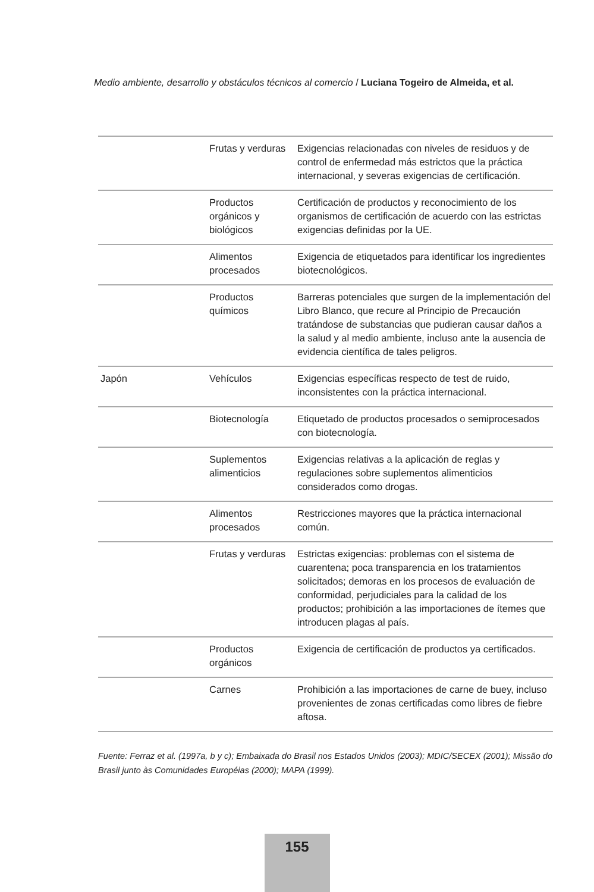Medio ambiente, desarrollo y obstáculos técnicos al comercio / Luciana Togeiro de Almeida, et al.
| | Frutas y verduras | Exigencias relacionadas con niveles de residuos y de control de enfermedad más estrictos que la práctica internacional, y severas exigencias de certificación. |
| | Productos orgánicos y biológicos | Certificación de productos y reconocimiento de los organismos de certificación de acuerdo con las estrictas exigencias definidas por la UE. |
| | Alimentos procesados | Exigencia de etiquetados para identificar los ingredientes biotecnológicos. |
| | Productos químicos | Barreras potenciales que surgen de la implementación del Libro Blanco, que recure al Principio de Precaución tratándose de substancias que pudieran causar daños a la salud y al medio ambiente, incluso ante la ausencia de evidencia científica de tales peligros. |
| Japón | Vehículos | Exigencias específicas respecto de test de ruido, inconsistentes con la práctica internacional. |
| | Biotecnología | Etiquetado de productos procesados o semiprocesados con biotecnología. |
| | Suplementos alimenticios | Exigencias relativas a la aplicación de reglas y regulaciones sobre suplementos alimenticios considerados como drogas. |
| | Alimentos procesados | Restricciones mayores que la práctica internacional común. |
| | Frutas y verduras | Estrictas exigencias: problemas con el sistema de cuarentena; poca transparencia en los tratamientos solicitados; demoras en los procesos de evaluación de conformidad, perjudiciales para la calidad de los productos; prohibición a las importaciones de ítemes que introducen plagas al país. |
| | Productos orgánicos | Exigencia de certificación de productos ya certificados. |
| | Carnes | Prohibición a las importaciones de carne de buey, incluso provenientes de zonas certificadas como libres de fiebre aftosa. |
Fuente: Ferraz et al. (1997a, b y c); Embaixada do Brasil nos Estados Unidos (2003); MDIC/SECEX (2001); Missão do Brasil junto às Comunidades Européias (2000); MAPA (1999).
155